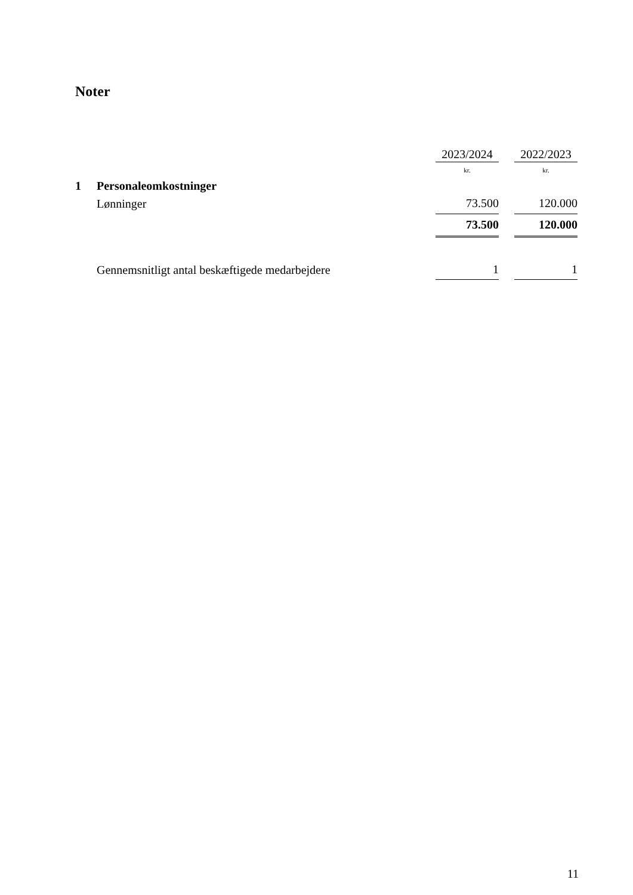Noter
| | | 2023/2024 | | 2022/2023 |
| --- | --- | --- | --- | --- |
| | | kr. | | kr. |
| 1 | Personaleomkostninger | | | |
| | Lønninger | 73.500 | | 120.000 |
| | | 73.500 | | 120.000 |
| | Gennemsnitligt antal beskæftigede medarbejdere | 1 | | 1 |
11